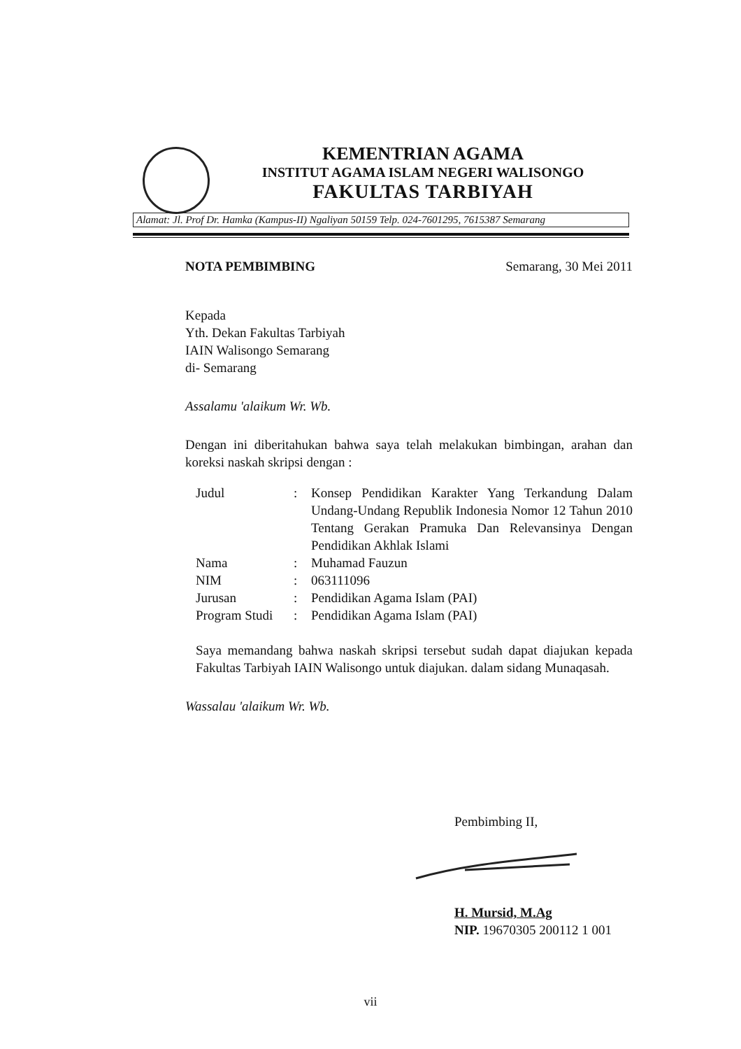KEMENTRIAN AGAMA
INSTITUT AGAMA ISLAM NEGERI WALISONGO
FAKULTAS TARBIYAH
Alamat: Jl. Prof Dr. Hamka (Kampus-II) Ngaliyan 50159 Telp. 024-7601295, 7615387 Semarang
NOTA PEMBIMBING Semarang, 30 Mei 2011
Kepada
Yth. Dekan Fakultas Tarbiyah
IAIN Walisongo Semarang
di- Semarang
Assalamu 'alaikum Wr. Wb.
Dengan ini diberitahukan bahwa saya telah melakukan bimbingan, arahan dan koreksi naskah skripsi dengan :
| Judul | : | Konsep Pendidikan Karakter Yang Terkandung Dalam Undang-Undang Republik Indonesia Nomor 12 Tahun 2010 Tentang Gerakan Pramuka Dan Relevansinya Dengan Pendidikan Akhlak Islami |
| Nama | : | Muhamad Fauzun |
| NIM | : | 063111096 |
| Jurusan | : | Pendidikan Agama Islam (PAI) |
| Program Studi | : | Pendidikan Agama Islam (PAI) |
Saya memandang bahwa naskah skripsi tersebut sudah dapat diajukan kepada Fakultas Tarbiyah IAIN Walisongo untuk diajukan. dalam sidang Munaqasah.
Wassalau 'alaikum Wr. Wb.
Pembimbing II,
H. Mursid, M.Ag
NIP. 19670305 200112 1 001
vii